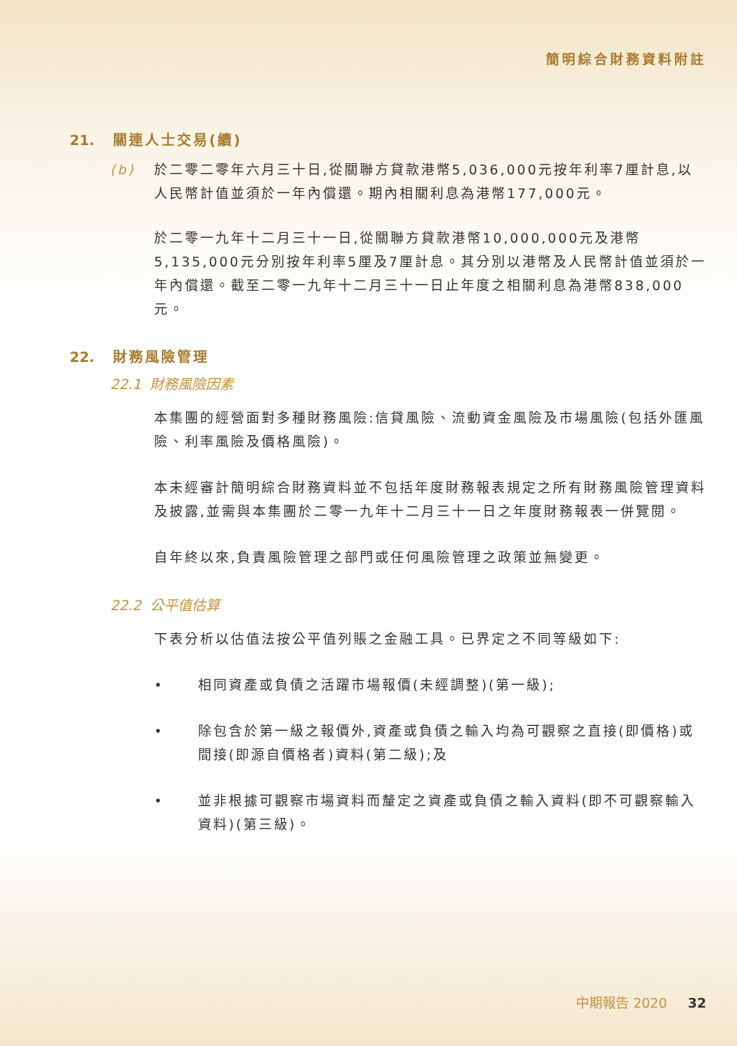簡明綜合財務資料附註
21. 關連人士交易(續)
(b) 於二零二零年六月三十日,從關聯方貸款港幣5,036,000元按年利率7厘計息,以人民幣計值並須於一年內償還。期內相關利息為港幣177,000元。
於二零一九年十二月三十一日,從關聯方貸款港幣10,000,000元及港幣5,135,000元分別按年利率5厘及7厘計息。其分別以港幣及人民幣計值並須於一年內償還。截至二零一九年十二月三十一日止年度之相關利息為港幣838,000元。
22. 財務風險管理
22.1 財務風險因素
本集團的經營面對多種財務風險:信貸風險、流動資金風險及市場風險(包括外匯風險、利率風險及價格風險)。
本未經審計簡明綜合財務資料並不包括年度財務報表規定之所有財務風險管理資料及披露,並需與本集團於二零一九年十二月三十一日之年度財務報表一併覽閱。
自年終以來,負責風險管理之部門或任何風險管理之政策並無變更。
22.2 公平值估算
下表分析以估值法按公平值列賬之金融工具。已界定之不同等級如下:
• 相同資產或負債之活躍市場報價(未經調整)(第一級);
• 除包含於第一級之報價外,資產或負債之輸入均為可觀察之直接(即價格)或間接(即源自價格者)資料(第二級);及
• 並非根據可觀察市場資料而釐定之資產或負債之輸入資料(即不可觀察輸入資料)(第三級)。
中期報告 2020 32